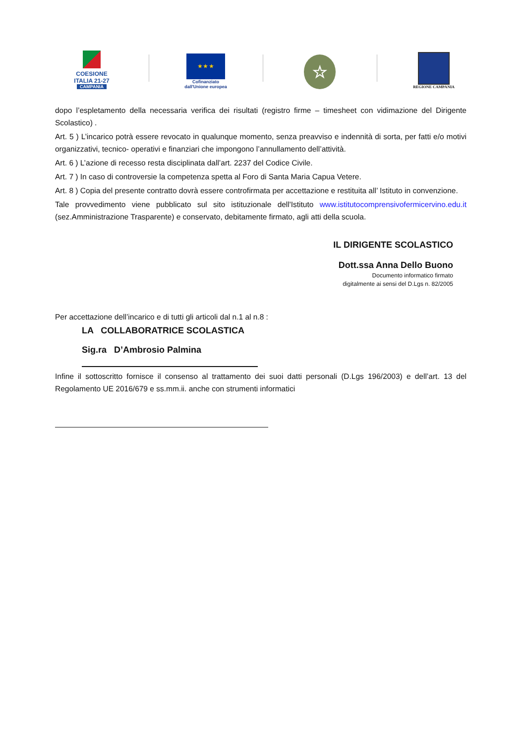COESIONE
ITALIA 21-27
CAMPANIA
★ ★ ★
Cofinanziato
dall'Unione europea
☆
REGIONE CAMPANIA
dopo l’espletamento della necessaria verifica dei risultati (registro firme – timesheet con vidimazione del Dirigente Scolastico) .
Art. 5 ) L’incarico potrà essere revocato in qualunque momento, senza preavviso e indennità di sorta, per fatti e/o motivi organizzativi, tecnico- operativi e finanziari che impongono l’annullamento dell’attività.
Art. 6 ) L’azione di recesso resta disciplinata dall’art. 2237 del Codice Civile.
Art. 7 ) In caso di controversie la competenza spetta al Foro di Santa Maria Capua Vetere.
Art. 8 ) Copia del presente contratto dovrà essere controfirmata per accettazione e restituita all’ Istituto in convenzione.
Tale provvedimento viene pubblicato sul sito istituzionale dell'Istituto www.istitutocomprensivofermicervino.edu.it (sez.Amministrazione Trasparente) e conservato, debitamente firmato, agli atti della scuola.
IL DIRIGENTE SCOLASTICO
Dott.ssa Anna Dello Buono
Documento informatico firmato
digitalmente ai sensi del D.Lgs n. 82/2005
Per accettazione dell’incarico e di tutti gli articoli dal n.1 al n.8 :
LA COLLABORATRICE SCOLASTICA
Sig.ra D’Ambrosio Palmina
Infine il sottoscritto fornisce il consenso al trattamento dei suoi datti personali (D.Lgs 196/2003) e dell’art. 13 del Regolamento UE 2016/679 e ss.mm.ii. anche con strumenti informatici